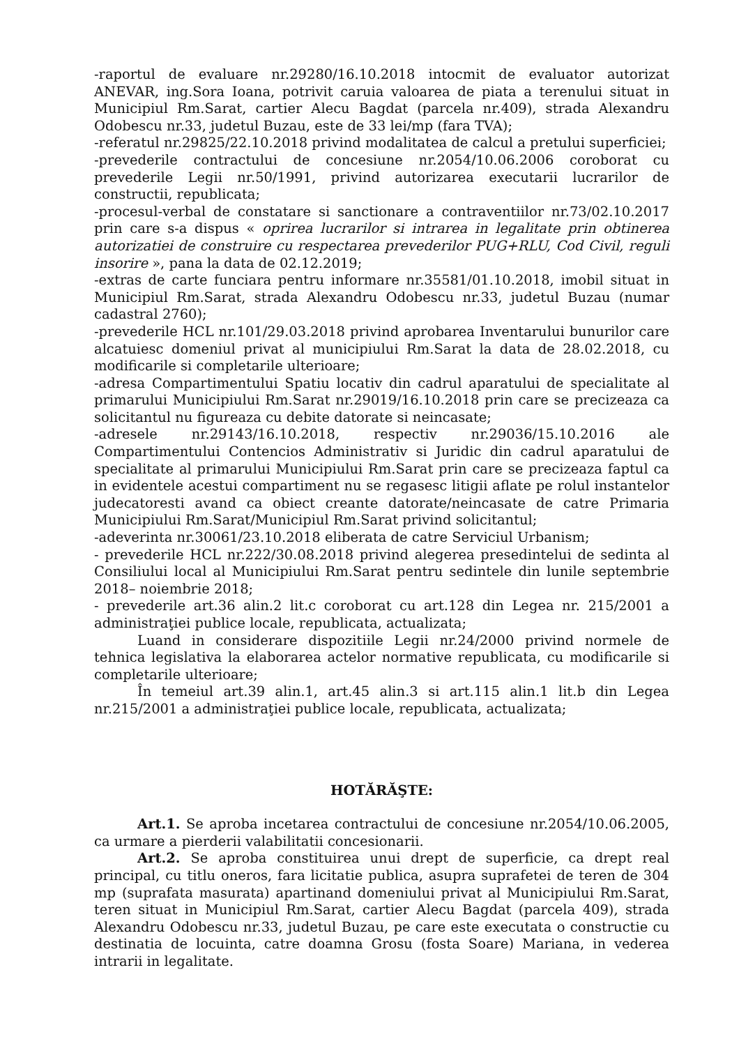-raportul de evaluare nr.29280/16.10.2018 intocmit de evaluator autorizat ANEVAR, ing.Sora Ioana, potrivit caruia valoarea de piata a terenului situat in Municipiul Rm.Sarat, cartier Alecu Bagdat (parcela nr.409), strada Alexandru Odobescu nr.33, judetul Buzau, este de 33 lei/mp (fara TVA);
-referatul nr.29825/22.10.2018 privind modalitatea de calcul a pretului superficiei;
-prevederile contractului de concesiune nr.2054/10.06.2006 coroborat cu prevederile Legii nr.50/1991, privind autorizarea executarii lucrarilor de constructii, republicata;
-procesul-verbal de constatare si sanctionare a contraventiilor nr.73/02.10.2017 prin care s-a dispus « oprirea lucrarilor si intrarea in legalitate prin obtinerea autorizatiei de construire cu respectarea prevederilor PUG+RLU, Cod Civil, reguli insorire », pana la data de 02.12.2019;
-extras de carte funciara pentru informare nr.35581/01.10.2018, imobil situat in Municipiul Rm.Sarat, strada Alexandru Odobescu nr.33, judetul Buzau (numar cadastral 2760);
-prevederile HCL nr.101/29.03.2018 privind aprobarea Inventarului bunurilor care alcatuiesc domeniul privat al municipiului Rm.Sarat la data de 28.02.2018, cu modificarile si completarile ulterioare;
-adresa Compartimentului Spatiu locativ din cadrul aparatului de specialitate al primarului Municipiului Rm.Sarat nr.29019/16.10.2018 prin care se precizeaza ca solicitantul nu figureaza cu debite datorate si neincasate;
-adresele nr.29143/16.10.2018, respectiv nr.29036/15.10.2016 ale Compartimentului Contencios Administrativ si Juridic din cadrul aparatului de specialitate al primarului Municipiului Rm.Sarat prin care se precizeaza faptul ca in evidentele acestui compartiment nu se regasesc litigii aflate pe rolul instantelor judecatoresti avand ca obiect creante datorate/neincasate de catre Primaria Municipiului Rm.Sarat/Municipiul Rm.Sarat privind solicitantul;
-adeverinta nr.30061/23.10.2018 eliberata de catre Serviciul Urbanism;
- prevederile HCL nr.222/30.08.2018 privind alegerea presedintelui de sedinta al Consiliului local al Municipiului Rm.Sarat pentru sedintele din lunile septembrie 2018– noiembrie 2018;
- prevederile art.36 alin.2 lit.c coroborat cu art.128 din Legea nr. 215/2001 a administraţiei publice locale, republicata, actualizata;
Luand in considerare dispozitiile Legii nr.24/2000 privind normele de tehnica legislativa la elaborarea actelor normative republicata, cu modificarile si completarile ulterioare;
În temeiul art.39 alin.1, art.45 alin.3 si art.115 alin.1 lit.b din Legea nr.215/2001 a administraţiei publice locale, republicata, actualizata;
HOTĂRĂŞTE:
Art.1. Se aproba incetarea contractului de concesiune nr.2054/10.06.2005, ca urmare a pierderii valabilitatii concesionarii.
Art.2. Se aproba constituirea unui drept de superficie, ca drept real principal, cu titlu oneros, fara licitatie publica, asupra suprafetei de teren de 304 mp (suprafata masurata) apartinand domeniului privat al Municipiului Rm.Sarat, teren situat in Municipiul Rm.Sarat, cartier Alecu Bagdat (parcela 409), strada Alexandru Odobescu nr.33, judetul Buzau, pe care este executata o constructie cu destinatia de locuinta, catre doamna Grosu (fosta Soare) Mariana, in vederea intrarii in legalitate.